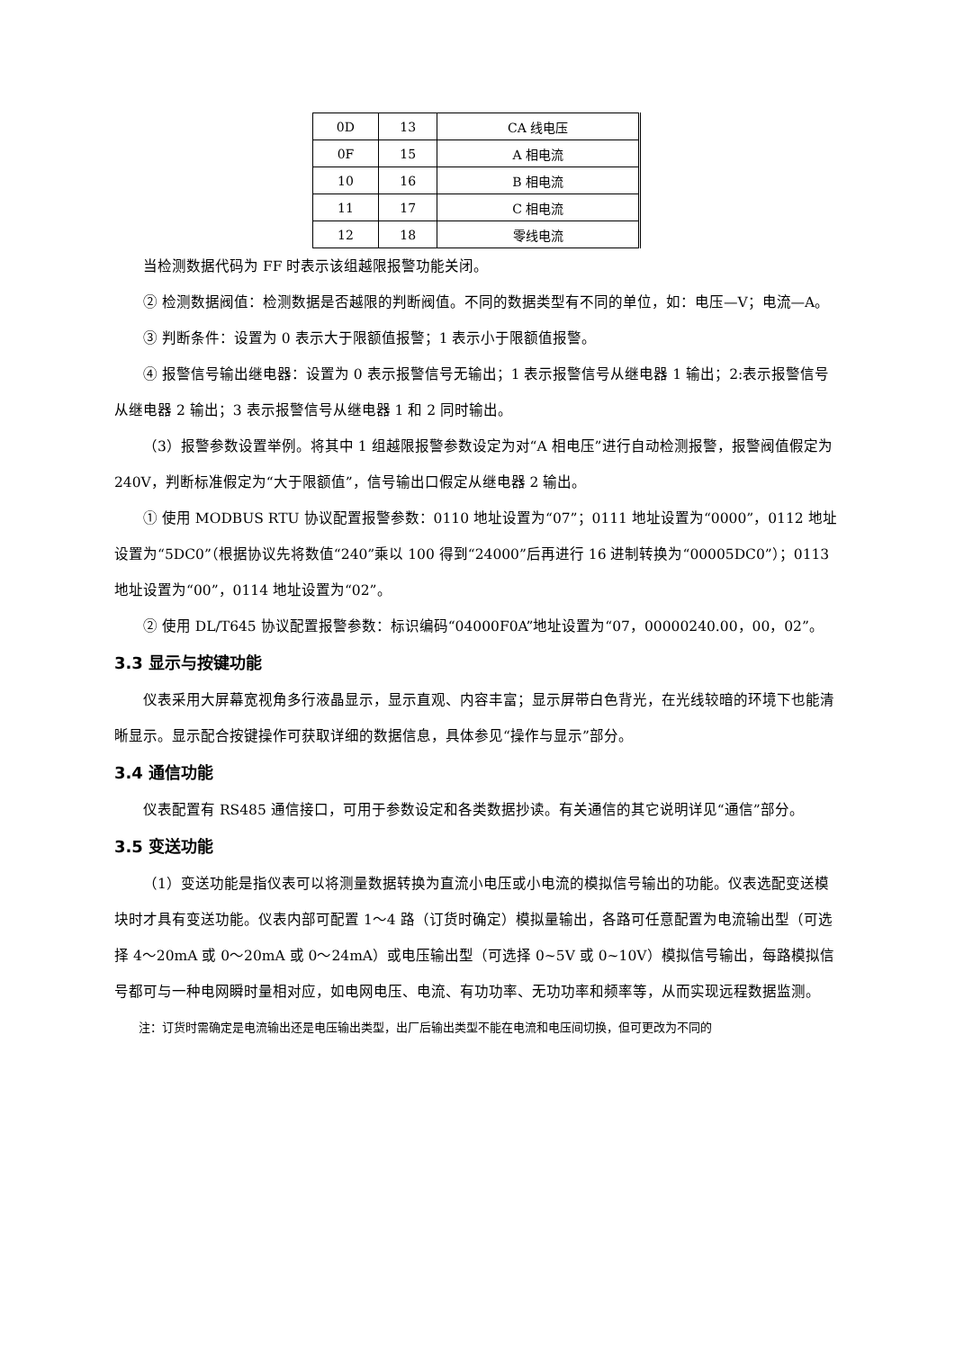| 0D | 13 | CA 线电压 |
| 0F | 15 | A 相电流 |
| 10 | 16 | B 相电流 |
| 11 | 17 | C 相电流 |
| 12 | 18 | 零线电流 |
当检测数据代码为 FF 时表示该组越限报警功能关闭。
② 检测数据阀值：检测数据是否越限的判断阀值。不同的数据类型有不同的单位，如：电压—V；电流—A。
③ 判断条件：设置为 0 表示大于限额值报警；1 表示小于限额值报警。
④ 报警信号输出继电器：设置为 0 表示报警信号无输出；1 表示报警信号从继电器 1 输出；2:表示报警信号从继电器 2 输出；3 表示报警信号从继电器 1 和 2 同时输出。
（3）报警参数设置举例。将其中 1 组越限报警参数设定为对“A 相电压”进行自动检测报警，报警阀值假定为 240V，判断标准假定为“大于限额值”，信号输出口假定从继电器 2 输出。
① 使用 MODBUS RTU 协议配置报警参数：0110 地址设置为“07”；0111 地址设置为“0000”，0112 地址设置为“5DC0”（根据协议先将数值“240”乘以 100 得到“24000”后再进行 16 进制转换为“00005DC0”）；0113 地址设置为“00”，0114 地址设置为“02”。
② 使用 DL/T645 协议配置报警参数：标识编码“04000F0A”地址设置为“07，00000240.00，00，02”。
3.3 显示与按键功能
仪表采用大屏幕宽视角多行液晶显示，显示直观、内容丰富；显示屏带白色背光，在光线较暗的环境下也能清晰显示。显示配合按键操作可获取详细的数据信息，具体参见“操作与显示”部分。
3.4 通信功能
仪表配置有 RS485 通信接口，可用于参数设定和各类数据抄读。有关通信的其它说明详见“通信”部分。
3.5 变送功能
（1）变送功能是指仪表可以将测量数据转换为直流小电压或小电流的模拟信号输出的功能。仪表选配变送模块时才具有变送功能。仪表内部可配置 1～4 路（订货时确定）模拟量输出，各路可任意配置为电流输出型（可选择 4～20mA 或 0～20mA 或 0～24mA）或电压输出型（可选择 0~5V 或 0~10V）模拟信号输出，每路模拟信号都可与一种电网瞬时量相对应，如电网电压、电流、有功功率、无功功率和频率等，从而实现远程数据监测。
注：订货时需确定是电流输出还是电压输出类型，出厂后输出类型不能在电流和电压间切换，但可更改为不同的